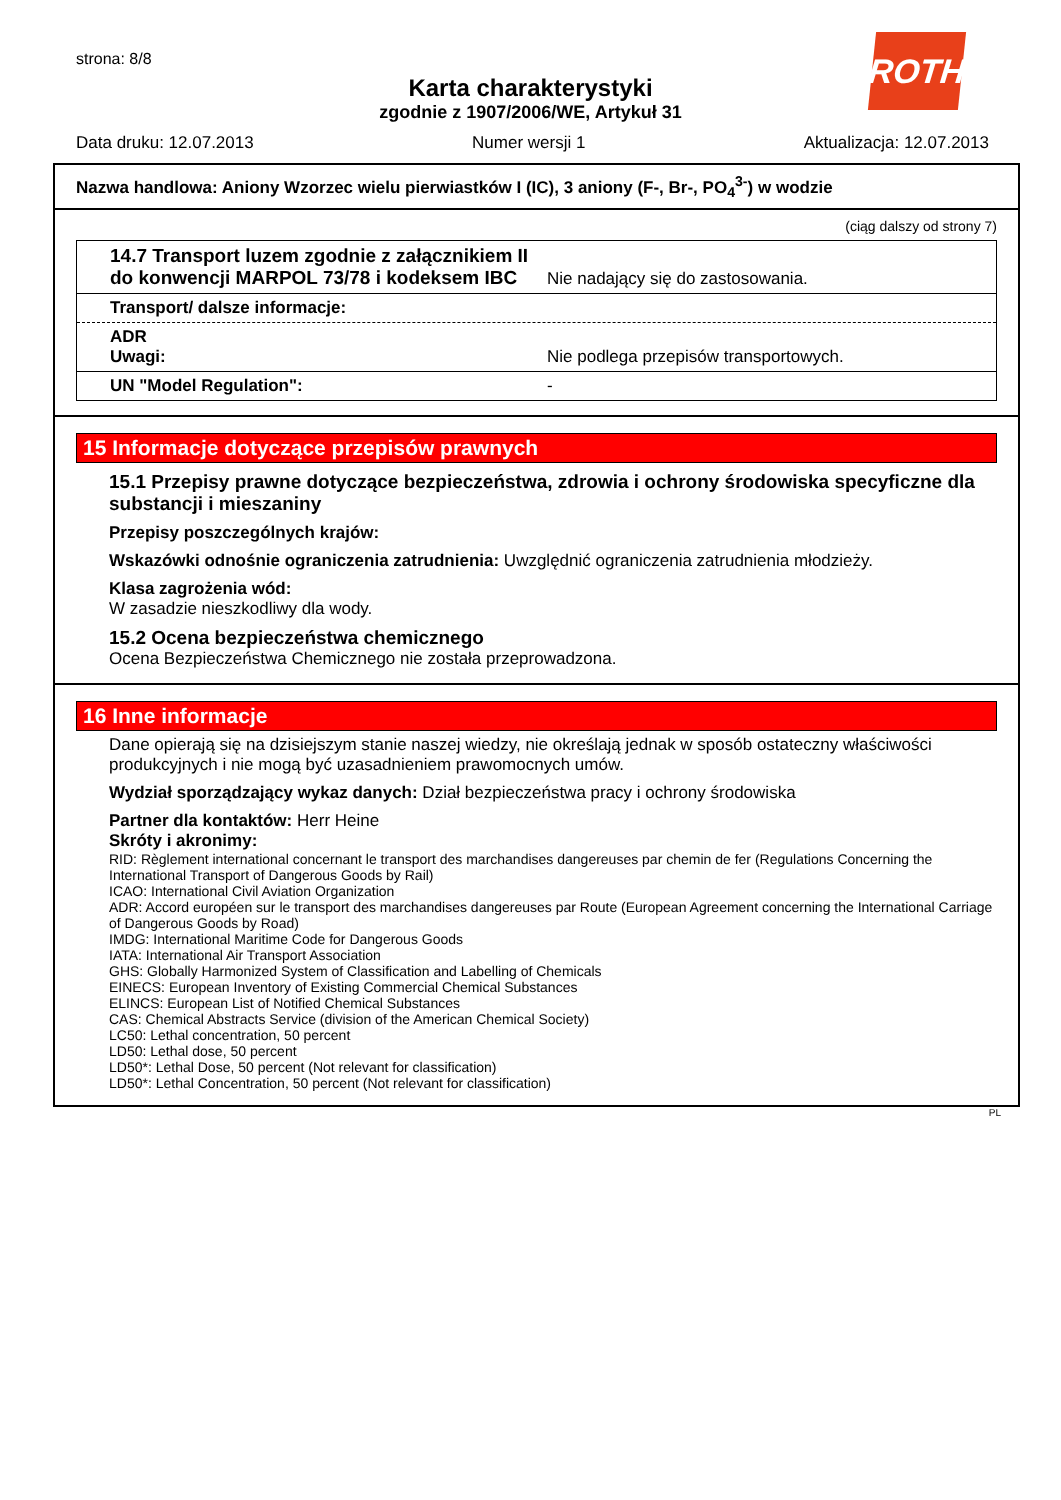strona: 8/8
ROTH
Karta charakterystyki
zgodnie z 1907/2006/WE, Artykuł 31
Data druku: 12.07.2013 Numer wersji 1 Aktualizacja: 12.07.2013
Nazwa handlowa: Aniony Wzorzec wielu pierwiastków I (IC), 3 aniony (F-, Br-, PO<sub>4</sub><sup>3-</sup>) w wodzie
(ciąg dalszy od strony 7)
14.7 Transport luzem zgodnie z załącznikiem II do konwencji MARPOL 73/78 i kodeksem IBC Nie nadający się do zastosowania.
Transport/ dalsze informacje:
ADR
Uwagi: Nie podlega przepisów transportowych.
UN "Model Regulation": -
15 Informacje dotyczące przepisów prawnych
15.1 Przepisy prawne dotyczące bezpieczeństwa, zdrowia i ochrony środowiska specyficzne dla substancji i mieszaniny
Przepisy poszczególnych krajów:
Wskazówki odnośnie ograniczenia zatrudnienia: Uwzględnić ograniczenia zatrudnienia młodzieży.
Klasa zagrożenia wód:
W zasadzie nieszkodliwy dla wody.
15.2 Ocena bezpieczeństwa chemicznego
Ocena Bezpieczeństwa Chemicznego nie została przeprowadzona.
16 Inne informacje
Dane opierają się na dzisiejszym stanie naszej wiedzy, nie określają jednak w sposób ostateczny właściwości produkcyjnych i nie mogą być uzasadnieniem prawomocnych umów.
Wydział sporządzający wykaz danych: Dział bezpieczeństwa pracy i ochrony środowiska
Partner dla kontaktów: Herr Heine
Skróty i akronimy:
RID: Règlement international concernant le transport des marchandises dangereuses par chemin de fer (Regulations Concerning the International Transport of Dangerous Goods by Rail)
ICAO: International Civil Aviation Organization
ADR: Accord européen sur le transport des marchandises dangereuses par Route (European Agreement concerning the International Carriage of Dangerous Goods by Road)
IMDG: International Maritime Code for Dangerous Goods
IATA: International Air Transport Association
GHS: Globally Harmonized System of Classification and Labelling of Chemicals
EINECS: European Inventory of Existing Commercial Chemical Substances
ELINCS: European List of Notified Chemical Substances
CAS: Chemical Abstracts Service (division of the American Chemical Society)
LC50: Lethal concentration, 50 percent
LD50: Lethal dose, 50 percent
LD50*: Lethal Dose, 50 percent (Not relevant for classification)
LD50*: Lethal Concentration, 50 percent (Not relevant for classification)
PL